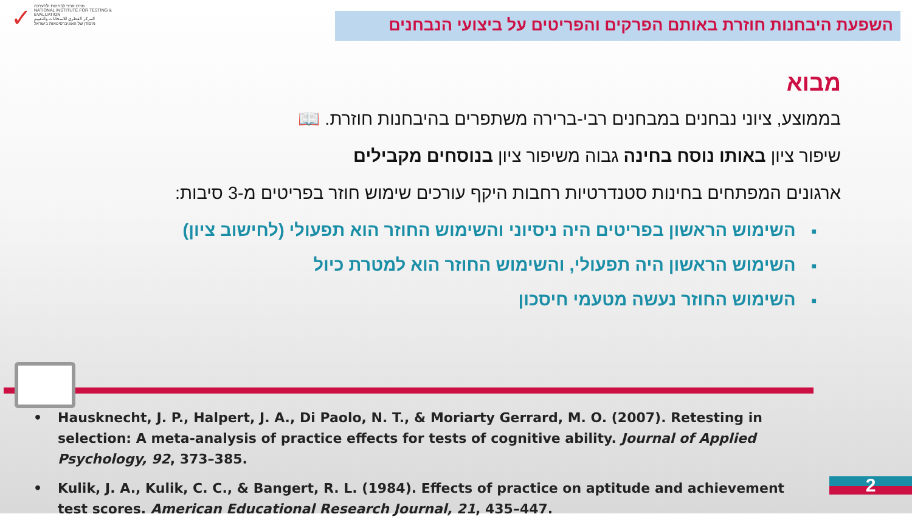✓
מרכז ארצי לבחינות ולהערכה
NATIONAL INSTITUTE FOR TESTING & EVALUATION
المركز القطري للامتحانات والتقييم
מיסודן של האוניברסיטאות בישראל
השפעת היבחנות חוזרת באותם הפרקים והפריטים על ביצועי הנבחנים
מבוא
בממוצע, ציוני נבחנים במבחנים רבי-ברירה משתפרים בהיבחנות חוזרת. 📖
שיפור ציון באותו נוסח בחינה גבוה משיפור ציון בנוסחים מקבילים
ארגונים המפתחים בחינות סטנדרטיות רחבות היקף עורכים שימוש חוזר בפריטים מ-3 סיבות:
■השימוש הראשון בפריטים היה ניסיוני והשימוש החוזר הוא תפעולי (לחישוב ציון)
■השימוש הראשון היה תפעולי, והשימוש החוזר הוא למטרת כיול
■השימוש החוזר נעשה מטעמי חיסכון
• Hausknecht, J. P., Halpert, J. A., Di Paolo, N. T., & Moriarty Gerrard, M. O. (2007). Retesting in selection: A meta-analysis of practice effects for tests of cognitive ability. Journal of Applied Psychology, 92, 373–385.
• Kulik, J. A., Kulik, C. C., & Bangert, R. L. (1984). Effects of practice on aptitude and achievement test scores. American Educational Research Journal, 21, 435–447.
2